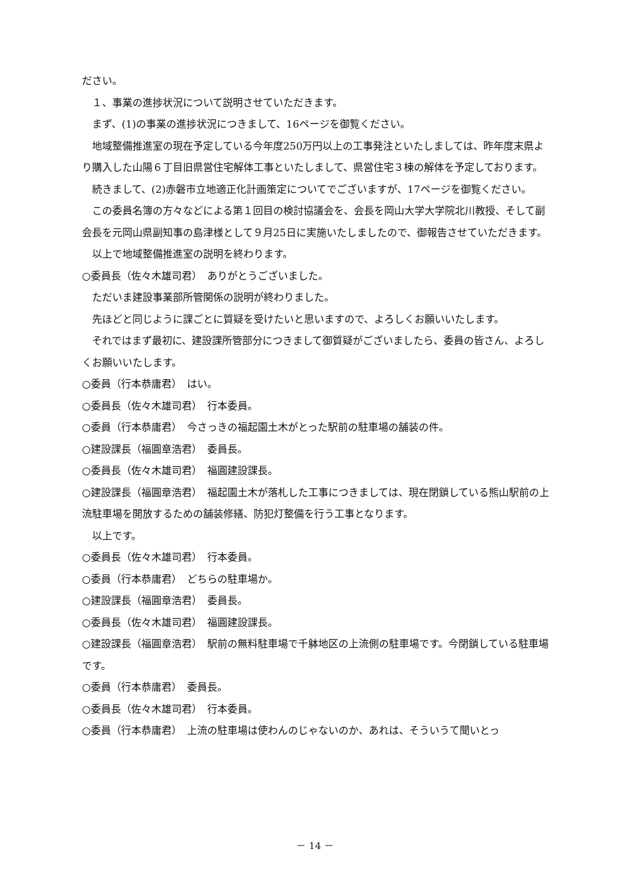ださい。
１、事業の進捗状況について説明させていただきます。
まず、(1)の事業の進捗状況につきまして、16ページを御覧ください。
地域整備推進室の現在予定している今年度250万円以上の工事発注といたしましては、昨年度末県より購入した山陽６丁目旧県営住宅解体工事といたしまして、県営住宅３棟の解体を予定しております。
続きまして、(2)赤磐市立地適正化計画策定についてでございますが、17ページを御覧ください。
この委員名簿の方々などによる第１回目の検討協議会を、会長を岡山大学大学院北川教授、そして副会長を元岡山県副知事の島津様として９月25日に実施いたしましたので、御報告させていただきます。
以上で地域整備推進室の説明を終わります。
○委員長（佐々木雄司君）　ありがとうございました。
ただいま建設事業部所管関係の説明が終わりました。
先ほどと同じように課ごとに質疑を受けたいと思いますので、よろしくお願いいたします。
それではまず最初に、建設課所管部分につきまして御質疑がございましたら、委員の皆さん、よろしくお願いいたします。
○委員（行本恭庸君）　はい。
○委員長（佐々木雄司君）　行本委員。
○委員（行本恭庸君）　今さっきの福起園土木がとった駅前の駐車場の舗装の件。
○建設課長（福圓章浩君）　委員長。
○委員長（佐々木雄司君）　福圓建設課長。
○建設課長（福圓章浩君）　福起園土木が落札した工事につきましては、現在閉鎖している熊山駅前の上流駐車場を開放するための舗装修繕、防犯灯整備を行う工事となります。
以上です。
○委員長（佐々木雄司君）　行本委員。
○委員（行本恭庸君）　どちらの駐車場か。
○建設課長（福圓章浩君）　委員長。
○委員長（佐々木雄司君）　福圓建設課長。
○建設課長（福圓章浩君）　駅前の無料駐車場で千躰地区の上流側の駐車場です。今閉鎖している駐車場です。
○委員（行本恭庸君）　委員長。
○委員長（佐々木雄司君）　行本委員。
○委員（行本恭庸君）　上流の駐車場は使わんのじゃないのか、あれは、そういうて聞いとっ
－ 14 －